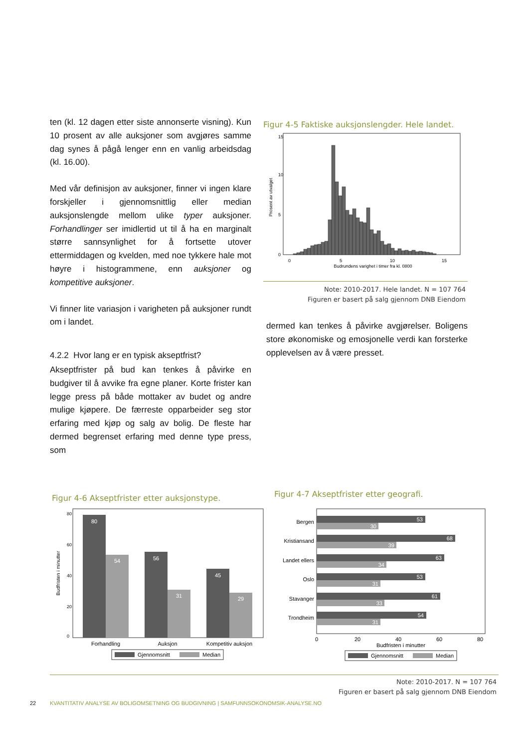ten (kl. 12 dagen etter siste annonserte visning). Kun 10 prosent av alle auksjoner som avgjøres samme dag synes å pågå lenger enn en vanlig arbeidsdag (kl. 16.00).
Med vår definisjon av auksjoner, finner vi ingen klare forskjeller i gjennomsnittlig eller median auksjonslengde mellom ulike typer auksjoner. Forhandlinger ser imidlertid ut til å ha en marginalt større sannsynlighet for å fortsette utover ettermiddagen og kvelden, med noe tykkere hale mot høyre i histogrammene, enn auksjoner og kompetitive auksjoner.
Vi finner lite variasjon i varigheten på auksjoner rundt om i landet.
4.2.2 Hvor lang er en typisk akseptfrist?
Akseptfrister på bud kan tenkes å påvirke en budgiver til å avvike fra egne planer. Korte frister kan legge press på både mottaker av budet og andre mulige kjøpere. De færreste opparbeider seg stor erfaring med kjøp og salg av bolig. De fleste har dermed begrenset erfaring med denne type press, som
Figur 4-5 Faktiske auksjonslengder. Hele landet.
Prosent av utvalget
0
5
10
15
0
5
10
15
Budrundens varighet i timer fra kl. 0800
Note: 2010-2017. Hele landet. N = 107 764
Figuren er basert på salg gjennom DNB Eiendom
dermed kan tenkes å påvirke avgjørelser. Boligens store økonomiske og emosjonelle verdi kan forsterke opplevelsen av å være presset.
Figur 4-6 Akseptfrister etter auksjonstype.
Budfristen i minutter
0
20
40
60
80
80
54
56
31
45
29
Forhandling
Auksjon
Kompetitiv auksjon
Gjennomsnitt
Median
Figur 4-7 Akseptfrister etter geografi.
Bergen
Kristiansand
Landet ellers
Oslo
Stavanger
Trondheim
53
30
68
39
63
34
53
31
61
33
54
31
0
20
40
60
80
Budfristen i minutter
Gjennomsnitt
Median
Note: 2010-2017. N = 107 764
Figuren er basert på salg gjennom DNB Eiendom
22 KVANTITATIV ANALYSE AV BOLIGOMSETNING OG BUDGIVNING | SAMFUNNSOKONOMSIK-ANALYSE.NO